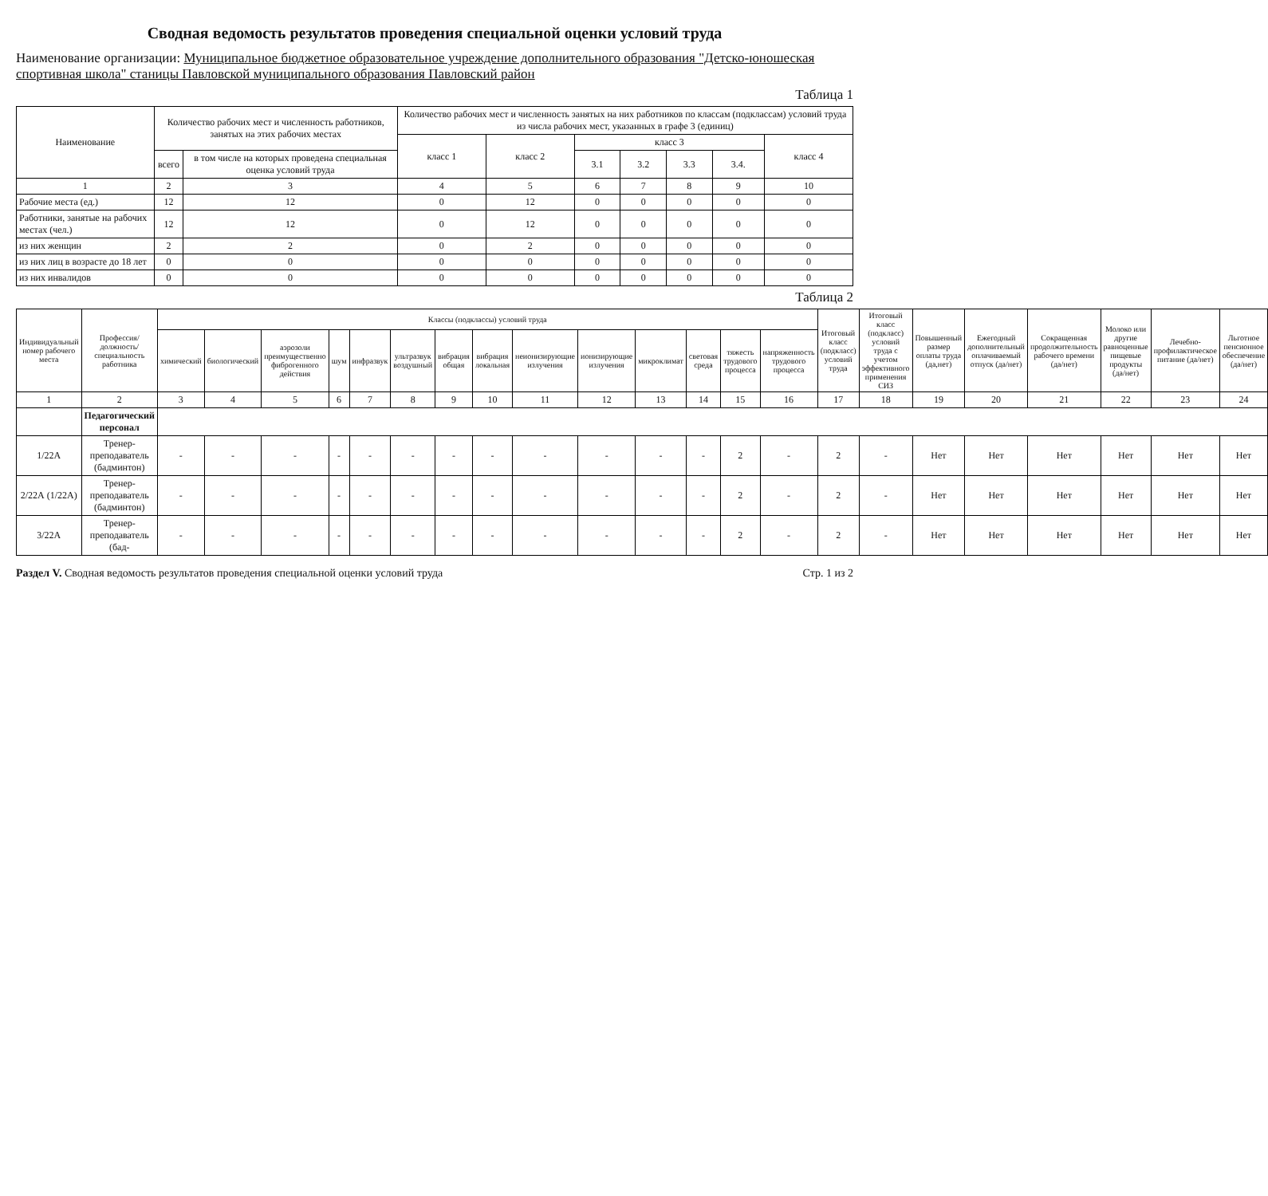Сводная ведомость результатов проведения специальной оценки условий труда
Наименование организации: Муниципальное бюджетное образовательное учреждение дополнительного образования "Детско-юношеская спортивная школа" станицы Павловской муниципального образования Павловский район
Таблица 1
| Наименование | Количество рабочих мест и численность работников, занятых на этих рабочих местах | | Количество рабочих мест и численность занятых на них работников по классам (подклассам) условий труда из числа рабочих мест, указанных в графе 3 (единиц) | | | | | | |
| --- | --- | --- | --- | --- | --- | --- | --- | --- | --- |
| | | | класс 1 | класс 2 | класс 3 | | | | класс 4 |
| | всего | в том числе на которых проведена специальная оценка условий труда | | | 3.1 | 3.2 | 3.3 | 3.4. | |
| 1 | 2 | 3 | 4 | 5 | 6 | 7 | 8 | 9 | 10 |
| Рабочие места (ед.) | 12 | 12 | 0 | 12 | 0 | 0 | 0 | 0 | 0 |
| Работники, занятые на рабочих местах (чел.) | 12 | 12 | 0 | 12 | 0 | 0 | 0 | 0 | 0 |
| из них женщин | 2 | 2 | 0 | 2 | 0 | 0 | 0 | 0 | 0 |
| из них лиц в возрасте до 18 лет | 0 | 0 | 0 | 0 | 0 | 0 | 0 | 0 | 0 |
| из них инвалидов | 0 | 0 | 0 | 0 | 0 | 0 | 0 | 0 | 0 |
Таблица 2
| Индивидуальный номер рабочего места | Профессия/ должность/ специальность работника | Классы (подклассы) условий труда | | | | | | | | | | | | | | Итоговый класс (подкласс) условий труда | Итоговый класс (подкласс) условий труда с учетом эффективного применения СИЗ | Повышенный размер оплаты труда (да,нет) | Ежегодный дополнительный оплачиваемый отпуск (да/нет) | Сокращенная продолжительность рабочего времени (да/нет) | Молоко или другие равноценные пищевые продукты (да/нет) | Лечебно-профилактическое питание (да/нет) | Льготное пенсионное обеспечение (да/нет) |
| --- | --- | --- | --- | --- | --- | --- | --- | --- | --- | --- | --- | --- | --- | --- | --- | --- | --- | --- | --- | --- | --- | --- | --- |
| | | химический | биологический | аэрозоли преимущественно фиброгенного действия | шум | инфразвук | ультразвук воздушный | вибрация общая | вибрация локальная | неионизирующие излучения | ионизирующие излучения | микроклимат | световая среда | тяжесть трудового процесса | напряженность трудового процесса | | | | | | | | |
| 1 | 2 | 3 | 4 | 5 | 6 | 7 | 8 | 9 | 10 | 11 | 12 | 13 | 14 | 15 | 16 | 17 | 18 | 19 | 20 | 21 | 22 | 23 | 24 |
| | Педагогический персонал | | | | | | | | | | | | | | | | | | | | | | |
| 1/22А | Тренер-преподаватель (бадминтон) | - | - | - | - | - | - | - | - | - | - | - | - | 2 | - | 2 | - | Нет | Нет | Нет | Нет | Нет | Нет |
| 2/22А (1/22А) | Тренер-преподаватель (бадминтон) | - | - | - | - | - | - | - | - | - | - | - | - | 2 | - | 2 | - | Нет | Нет | Нет | Нет | Нет | Нет |
| 3/22А | Тренер-преподаватель (бад- | - | - | - | - | - | - | - | - | - | - | - | - | 2 | - | 2 | - | Нет | Нет | Нет | Нет | Нет | Нет |
Раздел V. Сводная ведомость результатов проведения специальной оценки условий труда Стр. 1 из 2